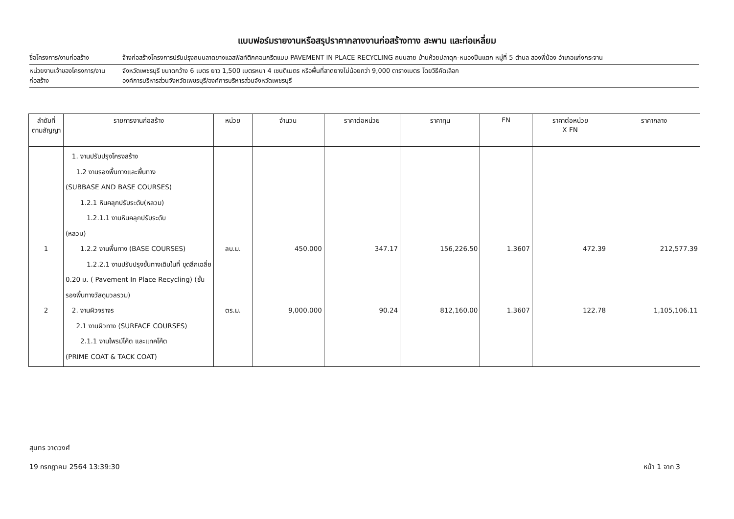แบบฟอร์มรายงานหรือสรุปราคากลางงานก่อสร้างทาง สะพาน และท่อเหลี่ยม
ชื่อโครงการ/งานก่อสร้าง จ้างก่อสร้างโครงการปรับปรุงถนนลาดยางแอสฟัลท์ติกคอนกรีตแบบ PAVEMENT IN PLACE RECYCLING ถนนสาย บ้านห้วยปลาดุก-หนองปืนแตก หมู่ที่ 5 ตำบล สองพี่น้อง อำเภอแก่งกระจาน
หน่วยงานเจ้าของโครงการ/งานก่อสร้าง
จังหวัดเพชรบุรี ขนาดกว้าง 6 เมตร ยาว 1,500 เมตรหนา 4 เซนติเมตร หรือพื้นที่ลาดยางไม่น้อยกว่า 9,000 ตารางเมตร โดยวิธีคัดเลือก
องค์การบริหารส่วนจังหวัดเพชรบุรี/องค์การบริหารส่วนจังหวัดเพชรบุรี
| ลำดับที่ ตามสัญญา | รายการงานก่อสร้าง | หน่วย | จำนวน | ราคาต่อหน่วย | ราคาทุน | FN | ราคาต่อหน่วย X FN | ราคากลาง |
| --- | --- | --- | --- | --- | --- | --- | --- | --- |
| 1 2 | 1. งานปรับปรุงโครงสร้าง 1.2 งานรองพื้นทางและพื้นทาง (SUBBASE AND BASE COURSES) 1.2.1 หินคลุกปรับระดับ(หลวม) 1.2.1.1 งานหินคลุกปรับระดับ (หลวม) 1.2.2 งานพื้นทาง (BASE COURSES) 1.2.2.1 งานปรับปรุงชั้นทางเดิมในที่ ขุดลึกเฉลี่ย 0.20 ม. ( Pavement In Place Recycling) (ชั้นรองพื้นทางวัสดุมวลรวม) 2. งานผิวจราจร 2.1 งานผิวทาง (SURFACE COURSES) 2.1.1 งานไพรม์โค้ต และแทคโค้ต (PRIME COAT & TACK COAT) | ลบ.ม. ตร.ม. | 450.000 9,000.000 | 347.17 90.24 | 156,226.50 812,160.00 | 1.3607 1.3607 | 472.39 122.78 | 212,577.39 1,105,106.11 |
สุนทร วาดวงศ์
19 กรกฎาคม 2564 13:39:30 หน้า 1 จาก 3